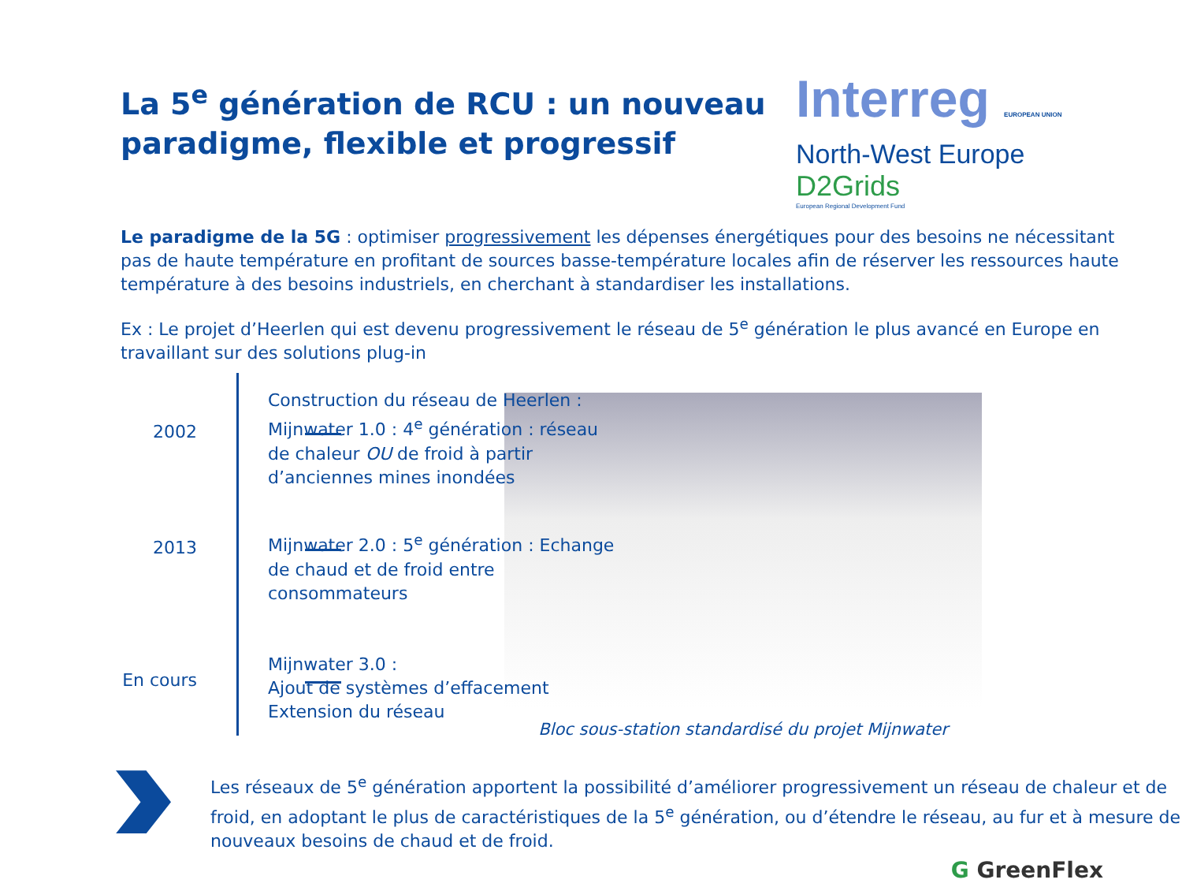La 5<sup>e</sup> génération de RCU : un nouveau
paradigme, flexible et progressif
Interreg EUROPEAN UNION
North-West Europe
D2Grids
European Regional Development Fund
Le paradigme de la 5G : optimiser progressivement les dépenses énergétiques pour des besoins ne nécessitant pas de haute température en profitant de sources basse-température locales afin de réserver les ressources haute température à des besoins industriels, en cherchant à standardiser les installations.
Ex : Le projet d’Heerlen qui est devenu progressivement le réseau de 5<sup>e</sup> génération le plus avancé en Europe en travaillant sur des solutions plug-in
2002
Construction du réseau de Heerlen : Mijnwater 1.0 : 4<sup>e</sup> génération : réseau de chaleur OU de froid à partir d’anciennes mines inondées
2013
Mijnwater 2.0 : 5<sup>e</sup> génération : Echange de chaud et de froid entre consommateurs
En cours
Mijnwater 3.0 :
Ajout de systèmes d’effacement
Extension du réseau
Bloc sous-station standardisé du projet Mijnwater
Les réseaux de 5<sup>e</sup> génération apportent la possibilité d’améliorer progressivement un réseau de chaleur et de froid, en adoptant le plus de caractéristiques de la 5<sup>e</sup> génération, ou d’étendre le réseau, au fur et à mesure de nouveaux besoins de chaud et de froid.
G GreenFlex